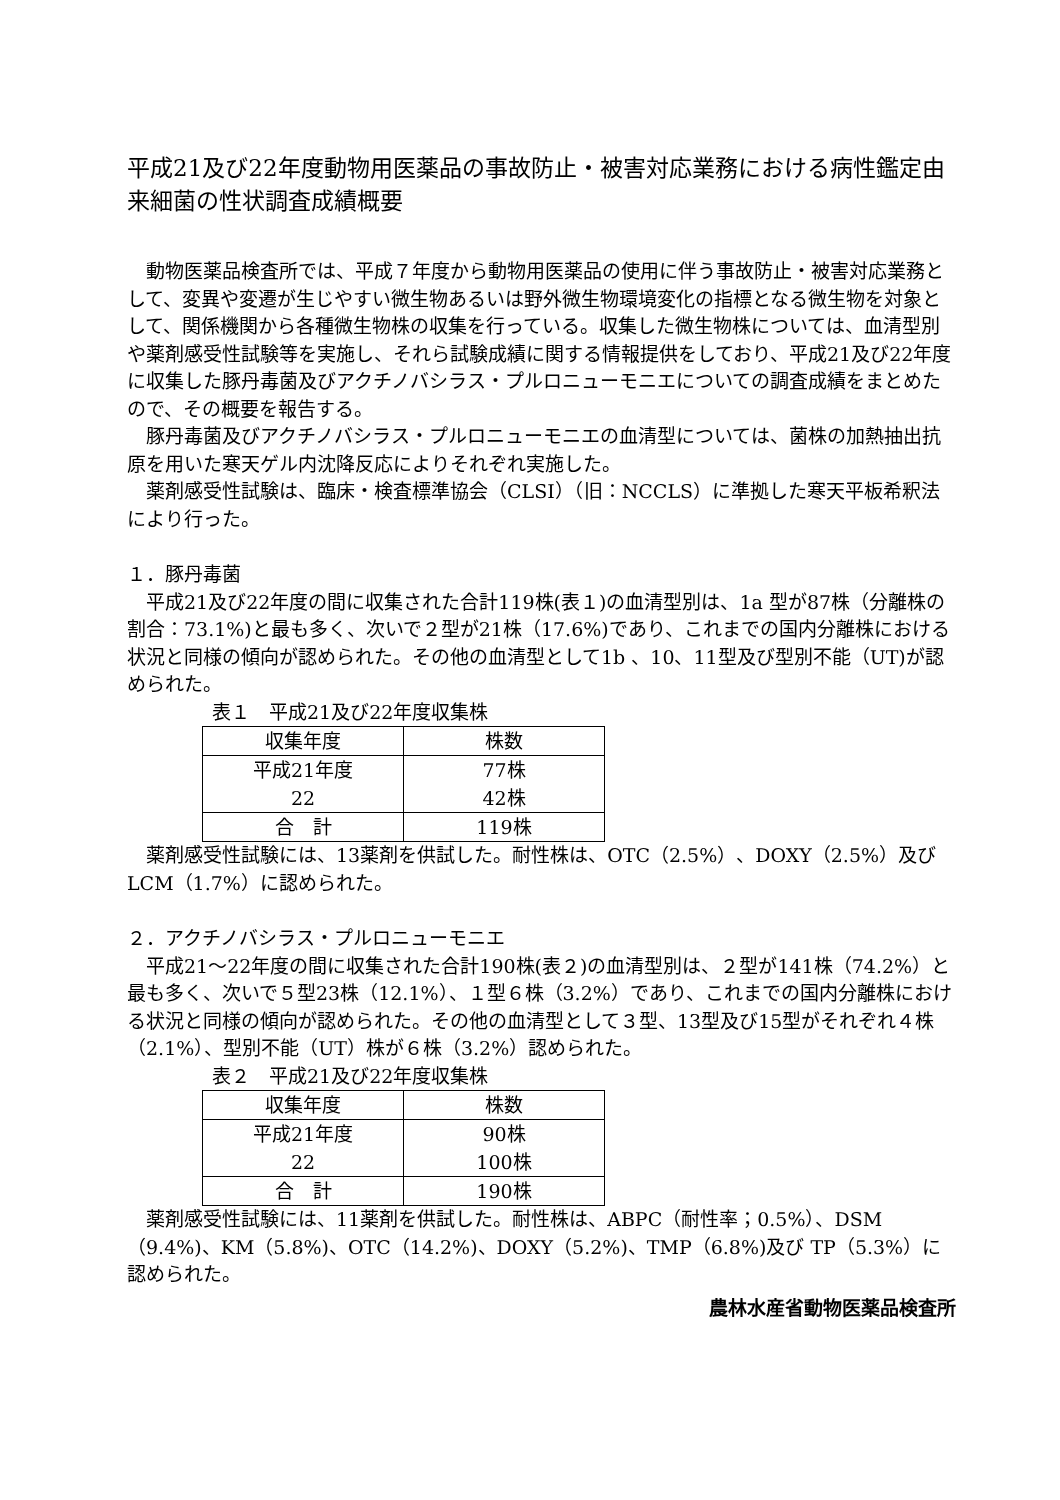平成21及び22年度動物用医薬品の事故防止・被害対応業務における病性鑑定由来細菌の性状調査成績概要
動物医薬品検査所では、平成７年度から動物用医薬品の使用に伴う事故防止・被害対応業務として、変異や変遷が生じやすい微生物あるいは野外微生物環境変化の指標となる微生物を対象として、関係機関から各種微生物株の収集を行っている。収集した微生物株については、血清型別や薬剤感受性試験等を実施し、それら試験成績に関する情報提供をしており、平成21及び22年度に収集した豚丹毒菌及びアクチノバシラス・プルロニューモニエについての調査成績をまとめたので、その概要を報告する。
豚丹毒菌及びアクチノバシラス・プルロニューモニエの血清型については、菌株の加熱抽出抗原を用いた寒天ゲル内沈降反応によりそれぞれ実施した。
薬剤感受性試験は、臨床・検査標準協会（CLSI）（旧：NCCLS）に準拠した寒天平板希釈法により行った。
１．豚丹毒菌
平成21及び22年度の間に収集された合計119株(表１)の血清型別は、1a 型が87株（分離株の割合：73.1%)と最も多く、次いで２型が21株（17.6%)であり、これまでの国内分離株における状況と同様の傾向が認められた。その他の血清型として1b 、10、11型及び型別不能（UT)が認められた。
表１　平成21及び22年度収集株
| 収集年度 | 株数 |
| 平成21年度 | 77株 |
| 22 | 42株 |
| 合 計 | 119株 |
薬剤感受性試験には、13薬剤を供試した。耐性株は、OTC（2.5%）、DOXY（2.5%）及び LCM（1.7%）に認められた。
２．アクチノバシラス・プルロニューモニエ
平成21～22年度の間に収集された合計190株(表２)の血清型別は、２型が141株（74.2%）と最も多く、次いで５型23株（12.1%）、１型６株（3.2%）であり、これまでの国内分離株における状況と同様の傾向が認められた。その他の血清型として３型、13型及び15型がそれぞれ４株（2.1%）、型別不能（UT）株が６株（3.2%）認められた。
表２　平成21及び22年度収集株
| 収集年度 | 株数 |
| 平成21年度 | 90株 |
| 22 | 100株 |
| 合 計 | 190株 |
薬剤感受性試験には、11薬剤を供試した。耐性株は、ABPC（耐性率；0.5%）、DSM（9.4%)、KM（5.8%)、OTC（14.2%)、DOXY（5.2%)、TMP（6.8%)及び TP（5.3%）に認められた。
農林水産省動物医薬品検査所